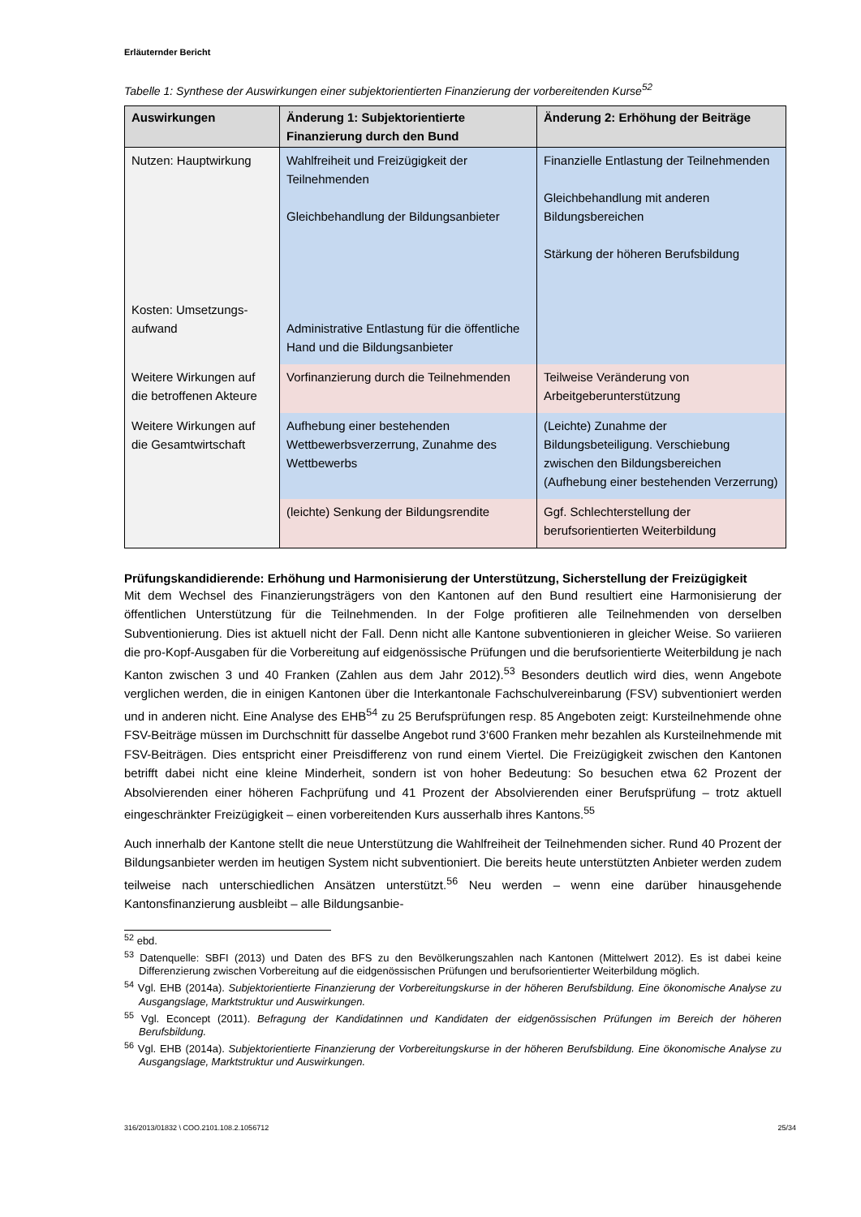Erläuternder Bericht
Tabelle 1: Synthese der Auswirkungen einer subjektorientierten Finanzierung der vorbereitenden Kurse<sup>52</sup>
| Auswirkungen | Änderung 1: Subjektorientierte Finanzierung durch den Bund | Änderung 2: Erhöhung der Beiträge |
| --- | --- | --- |
| Nutzen: Hauptwirkung Kosten: Umsetzungs-aufwand | Wahlfreiheit und Freizügigkeit der Teilnehmenden Gleichbehandlung der Bildungsanbieter Administrative Entlastung für die öffentliche Hand und die Bildungsanbieter | Finanzielle Entlastung der Teilnehmenden Gleichbehandlung mit anderen Bildungsbereichen Stärkung der höheren Berufsbildung |
| Weitere Wirkungen auf die betroffenen Akteure | Vorfinanzierung durch die Teilnehmenden | Teilweise Veränderung von Arbeitgeberunterstützung |
| Weitere Wirkungen auf die Gesamtwirtschaft | Aufhebung einer bestehenden Wettbewerbsverzerrung, Zunahme des Wettbewerbs | (Leichte) Zunahme der Bildungsbeteiligung. Verschiebung zwischen den Bildungsbereichen (Aufhebung einer bestehenden Verzerrung) |
| | (leichte) Senkung der Bildungsrendite | Ggf. Schlechterstellung der berufsorientierten Weiterbildung |
Prüfungskandidierende: Erhöhung und Harmonisierung der Unterstützung, Sicherstellung der Freizügigkeit
Mit dem Wechsel des Finanzierungsträgers von den Kantonen auf den Bund resultiert eine Harmonisierung der öffentlichen Unterstützung für die Teilnehmenden. In der Folge profitieren alle Teilnehmenden von derselben Subventionierung. Dies ist aktuell nicht der Fall. Denn nicht alle Kantone subventionieren in gleicher Weise. So variieren die pro-Kopf-Ausgaben für die Vorbereitung auf eidgenössische Prüfungen und die berufsorientierte Weiterbildung je nach Kanton zwischen 3 und 40 Franken (Zahlen aus dem Jahr 2012).<sup>53</sup> Besonders deutlich wird dies, wenn Angebote verglichen werden, die in einigen Kantonen über die Interkantonale Fachschulvereinbarung (FSV) subventioniert werden und in anderen nicht. Eine Analyse des EHB<sup>54</sup> zu 25 Berufsprüfungen resp. 85 Angeboten zeigt: Kursteilnehmende ohne FSV-Beiträge müssen im Durchschnitt für dasselbe Angebot rund 3‘600 Franken mehr bezahlen als Kursteilnehmende mit FSV-Beiträgen. Dies entspricht einer Preisdifferenz von rund einem Viertel. Die Freizügigkeit zwischen den Kantonen betrifft dabei nicht eine kleine Minderheit, sondern ist von hoher Bedeutung: So besuchen etwa 62 Prozent der Absolvierenden einer höheren Fachprüfung und 41 Prozent der Absolvierenden einer Berufsprüfung – trotz aktuell eingeschränkter Freizügigkeit – einen vorbereitenden Kurs ausserhalb ihres Kantons.<sup>55</sup>
Auch innerhalb der Kantone stellt die neue Unterstützung die Wahlfreiheit der Teilnehmenden sicher. Rund 40 Prozent der Bildungsanbieter werden im heutigen System nicht subventioniert. Die bereits heute unterstützten Anbieter werden zudem teilweise nach unterschiedlichen Ansätzen unterstützt.<sup>56</sup> Neu werden – wenn eine darüber hinausgehende Kantonsfinanzierung ausbleibt – alle Bildungsanbie-
<sup>52</sup> ebd.
<sup>53</sup> Datenquelle: SBFI (2013) und Daten des BFS zu den Bevölkerungszahlen nach Kantonen (Mittelwert 2012). Es ist dabei keine Differenzierung zwischen Vorbereitung auf die eidgenössischen Prüfungen und berufsorientierter Weiterbildung möglich.
<sup>54</sup> Vgl. EHB (2014a). Subjektorientierte Finanzierung der Vorbereitungskurse in der höheren Berufsbildung. Eine ökonomische Analyse zu Ausgangslage, Marktstruktur und Auswirkungen.
<sup>55</sup> Vgl. Econcept (2011). Befragung der Kandidatinnen und Kandidaten der eidgenössischen Prüfungen im Bereich der höheren Berufsbildung.
<sup>56</sup> Vgl. EHB (2014a). Subjektorientierte Finanzierung der Vorbereitungskurse in der höheren Berufsbildung. Eine ökonomische Analyse zu Ausgangslage, Marktstruktur und Auswirkungen.
316/2013/01832 \ COO.2101.108.2.1056712 25/34